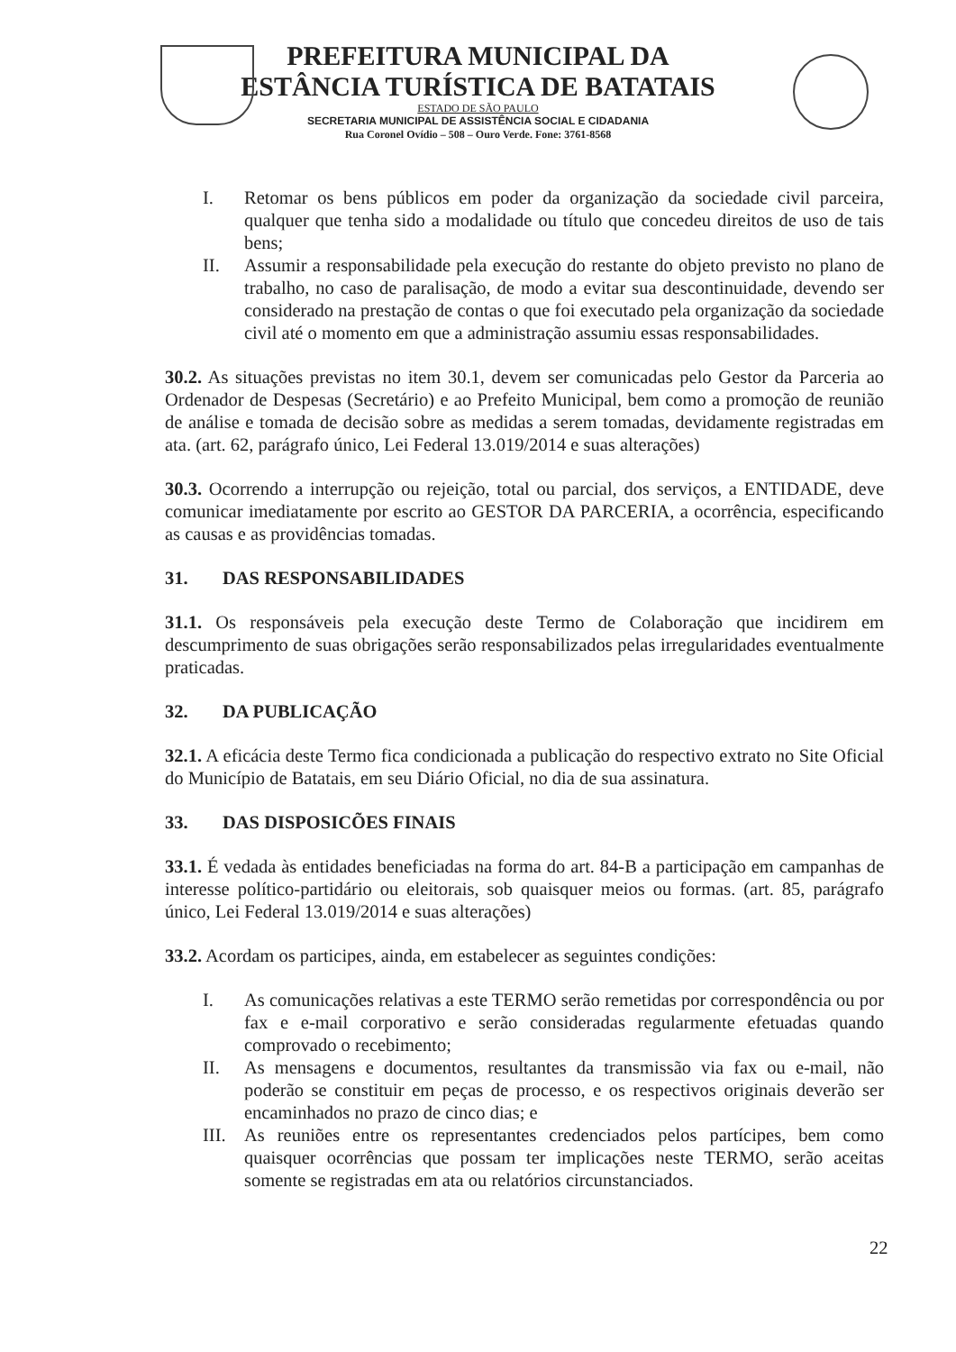PREFEITURA MUNICIPAL DA
ESTÂNCIA TURÍSTICA DE BATATAIS
ESTADO DE SÃO PAULO
SECRETARIA MUNICIPAL DE ASSISTÊNCIA SOCIAL E CIDADANIA
Rua Coronel Ovídio – 508 – Ouro Verde. Fone: 3761-8568
I. Retomar os bens públicos em poder da organização da sociedade civil parceira, qualquer que tenha sido a modalidade ou título que concedeu direitos de uso de tais bens;
II. Assumir a responsabilidade pela execução do restante do objeto previsto no plano de trabalho, no caso de paralisação, de modo a evitar sua descontinuidade, devendo ser considerado na prestação de contas o que foi executado pela organização da sociedade civil até o momento em que a administração assumiu essas responsabilidades.
30.2. As situações previstas no item 30.1, devem ser comunicadas pelo Gestor da Parceria ao Ordenador de Despesas (Secretário) e ao Prefeito Municipal, bem como a promoção de reunião de análise e tomada de decisão sobre as medidas a serem tomadas, devidamente registradas em ata. (art. 62, parágrafo único, Lei Federal 13.019/2014 e suas alterações)
30.3. Ocorrendo a interrupção ou rejeição, total ou parcial, dos serviços, a ENTIDADE, deve comunicar imediatamente por escrito ao GESTOR DA PARCERIA, a ocorrência, especificando as causas e as providências tomadas.
31. DAS RESPONSABILIDADES
31.1. Os responsáveis pela execução deste Termo de Colaboração que incidirem em descumprimento de suas obrigações serão responsabilizados pelas irregularidades eventualmente praticadas.
32. DA PUBLICAÇÃO
32.1. A eficácia deste Termo fica condicionada a publicação do respectivo extrato no Site Oficial do Município de Batatais, em seu Diário Oficial, no dia de sua assinatura.
33. DAS DISPOSICÕES FINAIS
33.1. É vedada às entidades beneficiadas na forma do art. 84-B a participação em campanhas de interesse político-partidário ou eleitorais, sob quaisquer meios ou formas. (art. 85, parágrafo único, Lei Federal 13.019/2014 e suas alterações)
33.2. Acordam os participes, ainda, em estabelecer as seguintes condições:
I. As comunicações relativas a este TERMO serão remetidas por correspondência ou por fax e e-mail corporativo e serão consideradas regularmente efetuadas quando comprovado o recebimento;
II. As mensagens e documentos, resultantes da transmissão via fax ou e-mail, não poderão se constituir em peças de processo, e os respectivos originais deverão ser encaminhados no prazo de cinco dias; e
III. As reuniões entre os representantes credenciados pelos partícipes, bem como quaisquer ocorrências que possam ter implicações neste TERMO, serão aceitas somente se registradas em ata ou relatórios circunstanciados.
22